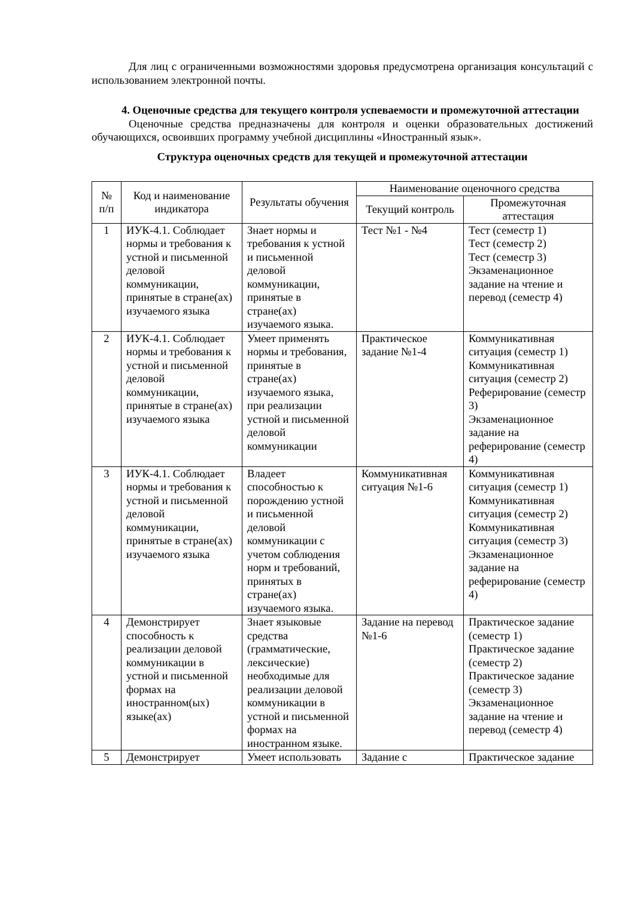Для лиц с ограниченными возможностями здоровья предусмотрена организация консультаций с использованием электронной почты.
4. Оценочные средства для текущего контроля успеваемости и промежуточной аттестации
Оценочные средства предназначены для контроля и оценки образовательных достижений обучающихся, освоивших программу учебной дисциплины «Иностранный язык».
Структура оценочных средств для текущей и промежуточной аттестации
| № п/п | Код и наименование индикатора | Результаты обучения | Наименование оценочного средства | |
| --- | --- | --- | --- | --- |
| | | | Текущий контроль | Промежуточная аттестация |
| 1 | ИУК-4.1. Соблюдает нормы и требования к устной и письменной деловой коммуникации, принятые в стране(ах) изучаемого языка | Знает нормы и требования к устной и письменной деловой коммуникации, принятые в стране(ах) изучаемого языка. | Тест №1 - №4 | Тест (семестр 1) Тест (семестр 2) Тест (семестр 3) Экзаменационное задание на чтение и перевод (семестр 4) |
| 2 | ИУК-4.1. Соблюдает нормы и требования к устной и письменной деловой коммуникации, принятые в стране(ах) изучаемого языка | Умеет применять нормы и требования, принятые в стране(ах) изучаемого языка, при реализации устной и письменной деловой коммуникации | Практическое задание №1-4 | Коммуникативная ситуация (семестр 1) Коммуникативная ситуация (семестр 2) Реферирование (семестр 3) Экзаменационное задание на реферирование (семестр 4) |
| 3 | ИУК-4.1. Соблюдает нормы и требования к устной и письменной деловой коммуникации, принятые в стране(ах) изучаемого языка | Владеет способностью к порождению устной и письменной деловой коммуникации с учетом соблюдения норм и требований, принятых в стране(ах) изучаемого языка. | Коммуникативная ситуация №1-6 | Коммуникативная ситуация (семестр 1) Коммуникативная ситуация (семестр 2) Коммуникативная ситуация (семестр 3) Экзаменационное задание на реферирование (семестр 4) |
| 4 | Демонстрирует способность к реализации деловой коммуникации в устной и письменной формах на иностранном(ых) языке(ах) | Знает языковые средства (грамматические, лексические) необходимые для реализации деловой коммуникации в устной и письменной формах на иностранном языке. | Задание на перевод №1-6 | Практическое задание (семестр 1) Практическое задание (семестр 2) Практическое задание (семестр 3) Экзаменационное задание на чтение и перевод (семестр 4) |
| 5 | Демонстрирует | Умеет использовать | Задание с | Практическое задание |